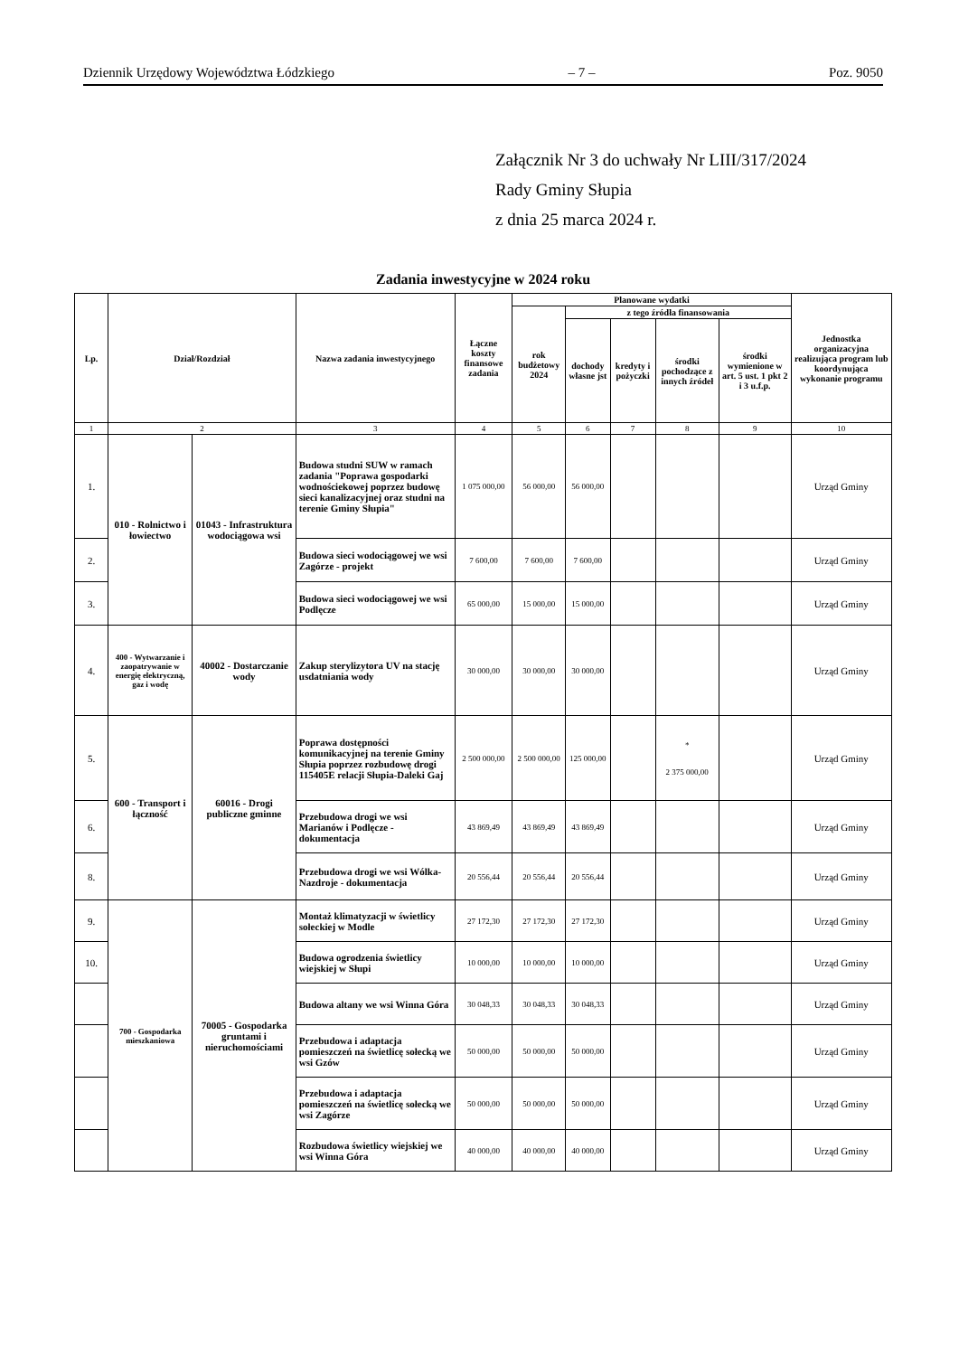Dziennik Urzędowy Województwa Łódzkiego – 7 – Poz. 9050
Załącznik Nr 3 do uchwały Nr LIII/317/2024
Rady Gminy Słupia
z dnia 25 marca 2024 r.
Zadania inwestycyjne w 2024 roku
| Lp. | Dział/Rozdział | | Nazwa zadania inwestycyjnego | Łączne koszty finansowe zadania | Planowane wydatki | | | | | Jednostka organizacyjna realizująca program lub koordynująca wykonanie programu |
| --- | --- | --- | --- | --- | --- | --- | --- | --- | --- | --- |
| | | | | | rok budżetowy 2024 | z tego źródła finansowania | | | | |
| | | | | | | dochody własne jst | kredyty i pożyczki | środki pochodzące z innych źródeł | środki wymienione w art. 5 ust. 1 pkt 2 i 3 u.f.p. | |
| 1 | 2 | | 3 | 4 | 5 | 6 | 7 | 8 | 9 | 10 |
| 1. | 010 - Rolnictwo i łowiectwo | 01043 - Infrastruktura wodociągowa wsi | Budowa studni SUW w ramach zadania "Poprawa gospodarki wodnościekowej poprzez budowę sieci kanalizacyjnej oraz studni na terenie Gminy Słupia" | 1 075 000,00 | 56 000,00 | 56 000,00 | | | | Urząd Gminy |
| 2. | | | Budowa sieci wodociągowej we wsi Zagórze - projekt | 7 600,00 | 7 600,00 | 7 600,00 | | | | Urząd Gminy |
| 3. | | | Budowa sieci wodociągowej we wsi Podlęcze | 65 000,00 | 15 000,00 | 15 000,00 | | | | Urząd Gminy |
| 4. | 400 - Wytwarzanie i zaopatrywanie w energię elektryczną, gaz i wodę | 40002 - Dostarczanie wody | Zakup sterylizytora UV na stację usdatniania wody | 30 000,00 | 30 000,00 | 30 000,00 | | | | Urząd Gminy |
| 5. | 600 - Transport i łączność | 60016 - Drogi publiczne gminne | Poprawa dostępności komunikacyjnej na terenie Gminy Słupia poprzez rozbudowę drogi 115405E relacji Słupia-Daleki Gaj | 2 500 000,00 | 2 500 000,00 | 125 000,00 | | * 2 375 000,00 | | Urząd Gminy |
| 6. | | | Przebudowa drogi we wsi Marianów i Podlęcze - dokumentacja | 43 869,49 | 43 869,49 | 43 869,49 | | | | Urząd Gminy |
| 8. | | | Przebudowa drogi we wsi Wólka-Nazdroje - dokumentacja | 20 556,44 | 20 556,44 | 20 556,44 | | | | Urząd Gminy |
| 9. | 700 - Gospodarka mieszkaniowa | 70005 - Gospodarka gruntami i nieruchomościami | Montaż klimatyzacji w świetlicy sołeckiej w Modle | 27 172,30 | 27 172,30 | 27 172,30 | | | | Urząd Gminy |
| 10. | | | Budowa ogrodzenia świetlicy wiejskiej w Słupi | 10 000,00 | 10 000,00 | 10 000,00 | | | | Urząd Gminy |
| | | | Budowa altany we wsi Winna Góra | 30 048,33 | 30 048,33 | 30 048,33 | | | | Urząd Gminy |
| | | | Przebudowa i adaptacja pomieszczeń na świetlicę sołecką we wsi Gzów | 50 000,00 | 50 000,00 | 50 000,00 | | | | Urząd Gminy |
| | | | Przebudowa i adaptacja pomieszczeń na świetlicę sołecką we wsi Zagórze | 50 000,00 | 50 000,00 | 50 000,00 | | | | Urząd Gminy |
| | | | Rozbudowa świetlicy wiejskiej we wsi Winna Góra | 40 000,00 | 40 000,00 | 40 000,00 | | | | Urząd Gminy |